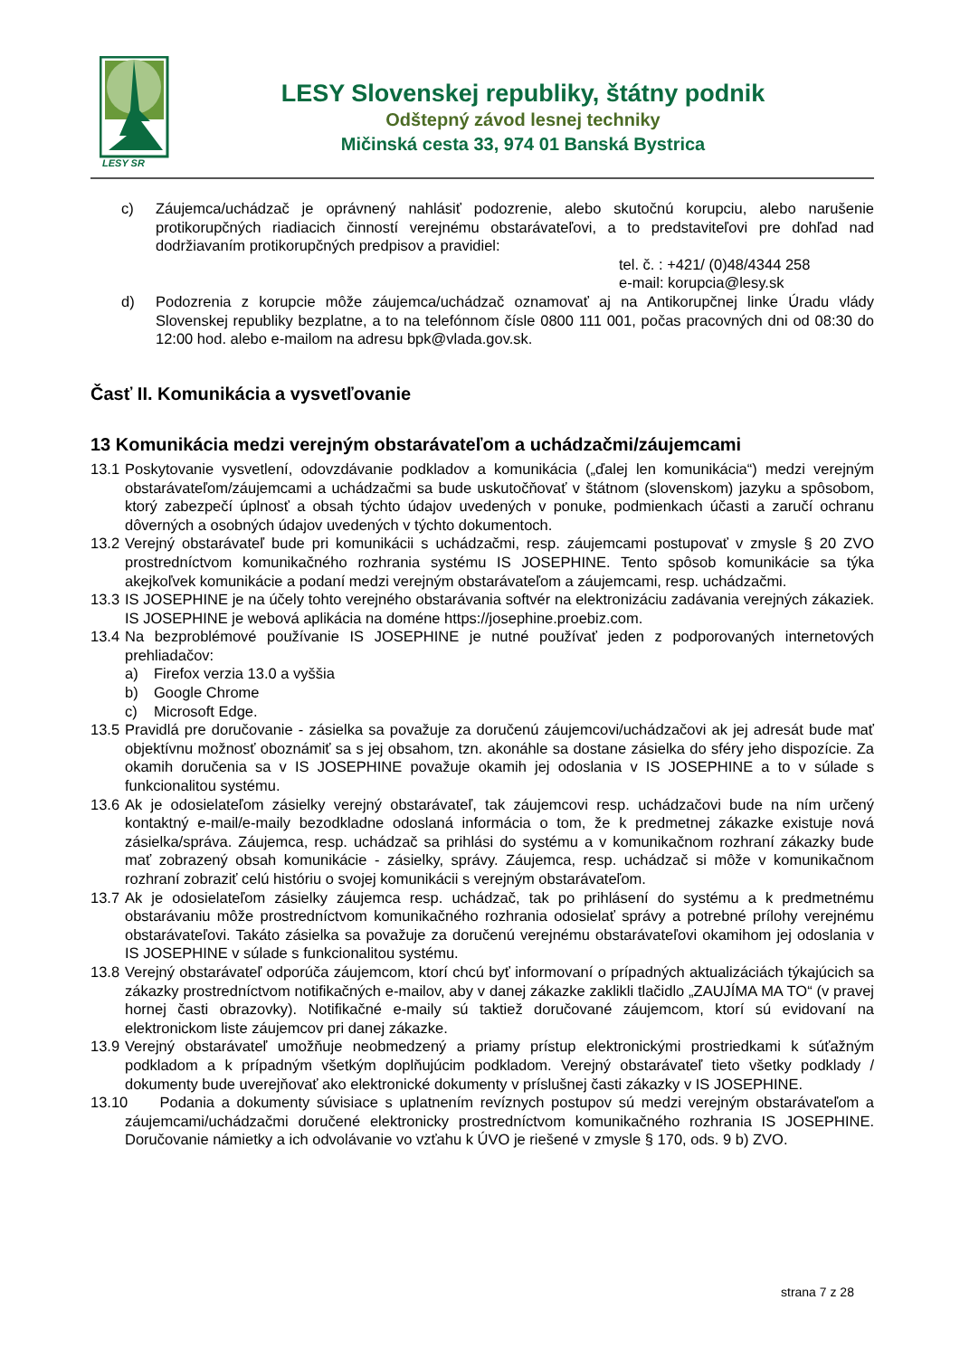LESY SR
LESY Slovenskej republiky, štátny podnik
Odštepný závod lesnej techniky
Mičinská cesta 33, 974 01 Banská Bystrica
c) Záujemca/uchádzač je oprávnený nahlásiť podozrenie, alebo skutočnú korupciu, alebo narušenie protikorupčných riadiacich činností verejnému obstarávateľovi, a to predstaviteľovi pre dohľad nad dodržiavaním protikorupčných predpisov a pravidiel:
tel. č. : +421/ (0)48/4344 258
e-mail: korupcia@lesy.sk
d) Podozrenia z korupcie môže záujemca/uchádzač oznamovať aj na Antikorupčnej linke Úradu vlády Slovenskej republiky bezplatne, a to na telefónnom čísle 0800 111 001, počas pracovných dni od 08:30 do 12:00 hod. alebo e-mailom na adresu bpk@vlada.gov.sk.
Časť II. Komunikácia a vysvetľovanie
13 Komunikácia medzi verejným obstarávateľom a uchádzačmi/záujemcami
13.1
Poskytovanie vysvetlení, odovzdávanie podkladov a komunikácia („ďalej len komunikácia“) medzi verejným obstarávateľom/záujemcami a uchádzačmi sa bude uskutočňovať v štátnom (slovenskom) jazyku a spôsobom, ktorý zabezpečí úplnosť a obsah týchto údajov uvedených v ponuke, podmienkach účasti a zaručí ochranu dôverných a osobných údajov uvedených v týchto dokumentoch.
13.2
Verejný obstarávateľ bude pri komunikácii s uchádzačmi, resp. záujemcami postupovať v zmysle § 20 ZVO prostredníctvom komunikačného rozhrania systému IS JOSEPHINE. Tento spôsob komunikácie sa týka akejkoľvek komunikácie a podaní medzi verejným obstarávateľom a záujemcami, resp. uchádzačmi.
13.3
IS JOSEPHINE je na účely tohto verejného obstarávania softvér na elektronizáciu zadávania verejných zákaziek. IS JOSEPHINE je webová aplikácia na doméne https://josephine.proebiz.com.
13.4
Na bezproblémové používanie IS JOSEPHINE je nutné používať jeden z podporovaných internetových prehliadačov:
a) Firefox verzia 13.0 a vyššia
b) Google Chrome
c) Microsoft Edge.
13.5
Pravidlá pre doručovanie - zásielka sa považuje za doručenú záujemcovi/uchádzačovi ak jej adresát bude mať objektívnu možnosť oboznámiť sa s jej obsahom, tzn. akonáhle sa dostane zásielka do sféry jeho dispozície. Za okamih doručenia sa v IS JOSEPHINE považuje okamih jej odoslania v IS JOSEPHINE a to v súlade s funkcionalitou systému.
13.6
Ak je odosielateľom zásielky verejný obstarávateľ, tak záujemcovi resp. uchádzačovi bude na ním určený kontaktný e-mail/e-maily bezodkladne odoslaná informácia o tom, že k predmetnej zákazke existuje nová zásielka/správa. Záujemca, resp. uchádzač sa prihlási do systému a v komunikačnom rozhraní zákazky bude mať zobrazený obsah komunikácie - zásielky, správy. Záujemca, resp. uchádzač si môže v komunikačnom rozhraní zobraziť celú históriu o svojej komunikácii s verejným obstarávateľom.
13.7
Ak je odosielateľom zásielky záujemca resp. uchádzač, tak po prihlásení do systému a k predmetnému obstarávaniu môže prostredníctvom komunikačného rozhrania odosielať správy a potrebné prílohy verejnému obstarávateľovi. Takáto zásielka sa považuje za doručenú verejnému obstarávateľovi okamihom jej odoslania v IS JOSEPHINE v súlade s funkcionalitou systému.
13.8
Verejný obstarávateľ odporúča záujemcom, ktorí chcú byť informovaní o prípadných aktualizáciách týkajúcich sa zákazky prostredníctvom notifikačných e-mailov, aby v danej zákazke zaklikli tlačidlo „ZAUJÍMA MA TO“ (v pravej hornej časti obrazovky). Notifikačné e-maily sú taktiež doručované záujemcom, ktorí sú evidovaní na elektronickom liste záujemcov pri danej zákazke.
13.9
Verejný obstarávateľ umožňuje neobmedzený a priamy prístup elektronickými prostriedkami k súťažným podkladom a k prípadným všetkým doplňujúcim podkladom. Verejný obstarávateľ tieto všetky podklady / dokumenty bude uverejňovať ako elektronické dokumenty v príslušnej časti zákazky v IS JOSEPHINE.
13.10
Podania a dokumenty súvisiace s uplatnením revíznych postupov sú medzi verejným obstarávateľom a záujemcami/uchádzačmi doručené elektronicky prostredníctvom komunikačného rozhrania IS JOSEPHINE. Doručovanie námietky a ich odvolávanie vo vzťahu k ÚVO je riešené v zmysle § 170, ods. 9 b) ZVO.
strana 7 z 28